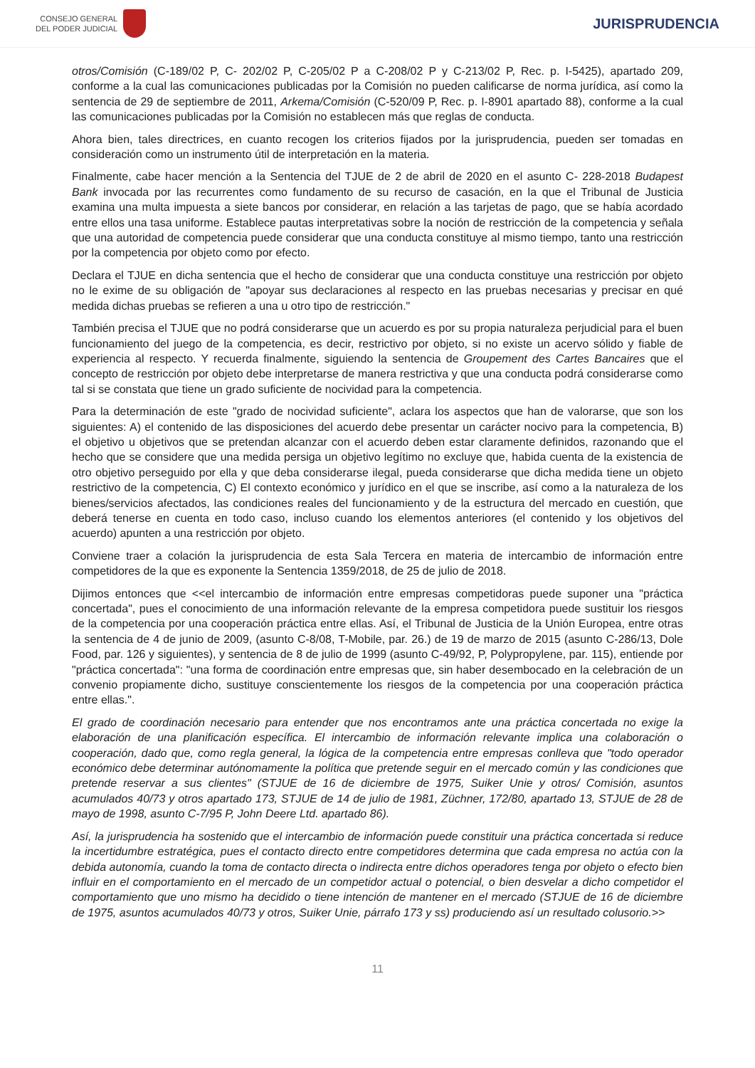CONSEJO GENERAL
DEL PODER JUDICIAL
JURISPRUDENCIA
otros/Comisión (C-189/02 P, C- 202/02 P, C-205/02 P a C-208/02 P y C-213/02 P, Rec. p. I-5425), apartado 209, conforme a la cual las comunicaciones publicadas por la Comisión no pueden calificarse de norma jurídica, así como la sentencia de 29 de septiembre de 2011, Arkema/Comisión (C-520/09 P, Rec. p. I-8901 apartado 88), conforme a la cual las comunicaciones publicadas por la Comisión no establecen más que reglas de conducta.
Ahora bien, tales directrices, en cuanto recogen los criterios fijados por la jurisprudencia, pueden ser tomadas en consideración como un instrumento útil de interpretación en la materia.
Finalmente, cabe hacer mención a la Sentencia del TJUE de 2 de abril de 2020 en el asunto C- 228-2018 Budapest Bank invocada por las recurrentes como fundamento de su recurso de casación, en la que el Tribunal de Justicia examina una multa impuesta a siete bancos por considerar, en relación a las tarjetas de pago, que se había acordado entre ellos una tasa uniforme. Establece pautas interpretativas sobre la noción de restricción de la competencia y señala que una autoridad de competencia puede considerar que una conducta constituye al mismo tiempo, tanto una restricción por la competencia por objeto como por efecto.
Declara el TJUE en dicha sentencia que el hecho de considerar que una conducta constituye una restricción por objeto no le exime de su obligación de "apoyar sus declaraciones al respecto en las pruebas necesarias y precisar en qué medida dichas pruebas se refieren a una u otro tipo de restricción."
También precisa el TJUE que no podrá considerarse que un acuerdo es por su propia naturaleza perjudicial para el buen funcionamiento del juego de la competencia, es decir, restrictivo por objeto, si no existe un acervo sólido y fiable de experiencia al respecto. Y recuerda finalmente, siguiendo la sentencia de Groupement des Cartes Bancaires que el concepto de restricción por objeto debe interpretarse de manera restrictiva y que una conducta podrá considerarse como tal si se constata que tiene un grado suficiente de nocividad para la competencia.
Para la determinación de este "grado de nocividad suficiente", aclara los aspectos que han de valorarse, que son los siguientes: A) el contenido de las disposiciones del acuerdo debe presentar un carácter nocivo para la competencia, B) el objetivo u objetivos que se pretendan alcanzar con el acuerdo deben estar claramente definidos, razonando que el hecho que se considere que una medida persiga un objetivo legítimo no excluye que, habida cuenta de la existencia de otro objetivo perseguido por ella y que deba considerarse ilegal, pueda considerarse que dicha medida tiene un objeto restrictivo de la competencia, C) El contexto económico y jurídico en el que se inscribe, así como a la naturaleza de los bienes/servicios afectados, las condiciones reales del funcionamiento y de la estructura del mercado en cuestión, que deberá tenerse en cuenta en todo caso, incluso cuando los elementos anteriores (el contenido y los objetivos del acuerdo) apunten a una restricción por objeto.
Conviene traer a colación la jurisprudencia de esta Sala Tercera en materia de intercambio de información entre competidores de la que es exponente la Sentencia 1359/2018, de 25 de julio de 2018.
Dijimos entonces que <<el intercambio de información entre empresas competidoras puede suponer una "práctica concertada", pues el conocimiento de una información relevante de la empresa competidora puede sustituir los riesgos de la competencia por una cooperación práctica entre ellas. Así, el Tribunal de Justicia de la Unión Europea, entre otras la sentencia de 4 de junio de 2009, (asunto C-8/08, T-Mobile, par. 26.) de 19 de marzo de 2015 (asunto C-286/13, Dole Food, par. 126 y siguientes), y sentencia de 8 de julio de 1999 (asunto C-49/92, P, Polypropylene, par. 115), entiende por "práctica concertada": "una forma de coordinación entre empresas que, sin haber desembocado en la celebración de un convenio propiamente dicho, sustituye conscientemente los riesgos de la competencia por una cooperación práctica entre ellas.".
El grado de coordinación necesario para entender que nos encontramos ante una práctica concertada no exige la elaboración de una planificación específica. El intercambio de información relevante implica una colaboración o cooperación, dado que, como regla general, la lógica de la competencia entre empresas conlleva que "todo operador económico debe determinar autónomamente la política que pretende seguir en el mercado común y las condiciones que pretende reservar a sus clientes" (STJUE de 16 de diciembre de 1975, Suiker Unie y otros/ Comisión, asuntos acumulados 40/73 y otros apartado 173, STJUE de 14 de julio de 1981, Züchner, 172/80, apartado 13, STJUE de 28 de mayo de 1998, asunto C-7/95 P, John Deere Ltd. apartado 86).
Así, la jurisprudencia ha sostenido que el intercambio de información puede constituir una práctica concertada si reduce la incertidumbre estratégica, pues el contacto directo entre competidores determina que cada empresa no actúa con la debida autonomía, cuando la toma de contacto directa o indirecta entre dichos operadores tenga por objeto o efecto bien influir en el comportamiento en el mercado de un competidor actual o potencial, o bien desvelar a dicho competidor el comportamiento que uno mismo ha decidido o tiene intención de mantener en el mercado (STJUE de 16 de diciembre de 1975, asuntos acumulados 40/73 y otros, Suiker Unie, párrafo 173 y ss) produciendo así un resultado colusorio.>>
11